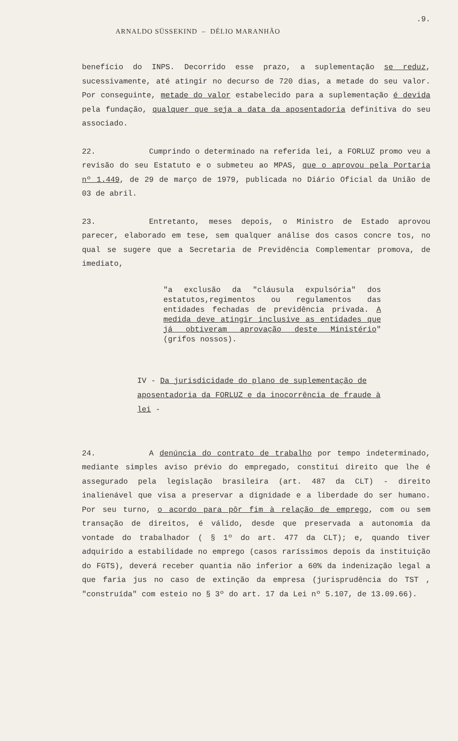.9.
ARNALDO SÜSSEKIND – DÉLIO MARANHÃO
benefício do INPS. Decorrido esse prazo, a suplementação se reduz, sucessivamente, até atingir no decurso de 720 dias, a metade do seu valor. Por conseguinte, metade do valor estabelecido para a suplementação é devida pela fundação, qualquer que seja a data da aposentadoria definitiva do seu associado.
22. Cumprindo o determinado na referida lei, a FORLUZ promo veu a revisão do seu Estatuto e o submeteu ao MPAS, que o aprovou pela Portaria nº 1.449, de 29 de março de 1979, publicada no Diário Oficial da União de 03 de abril.
23. Entretanto, meses depois, o Ministro de Estado aprovou parecer, elaborado em tese, sem qualquer análise dos casos concre tos, no qual se sugere que a Secretaria de Previdência Complementar promova, de imediato,
"a exclusão da "cláusula expulsória" dos estatutos,regimentos ou regulamentos das entidades fechadas de previdência privada. A medida deve atingir inclusive as entidades que já obtiveram aprovação deste Ministério" (grifos nossos).
IV - Da jurisdicidade do plano de suplementação de aposentadoria da FORLUZ e da inocorrência de fraude à lei -
24. A denúncia do contrato de trabalho por tempo indeterminado, mediante simples aviso prévio do empregado, constitui direito que lhe é assegurado pela legislação brasileira (art. 487 da CLT) - direito inalienável que visa a preservar a dignidade e a liberdade do ser humano. Por seu turno, o acordo para pôr fim à relação de emprego, com ou sem transação de direitos, é válido, desde que preservada a autonomia da vontade do trabalhador ( § 1º do art. 477 da CLT); e, quando tiver adquirido a estabilidade no emprego (casos raríssimos depois da instituição do FGTS), deverá receber quantia não inferior a 60% da indenização legal a que faria jus no caso de extinção da empresa (jurisprudência do TST , "construída" com esteio no § 3º do art. 17 da Lei nº 5.107, de 13.09.66).